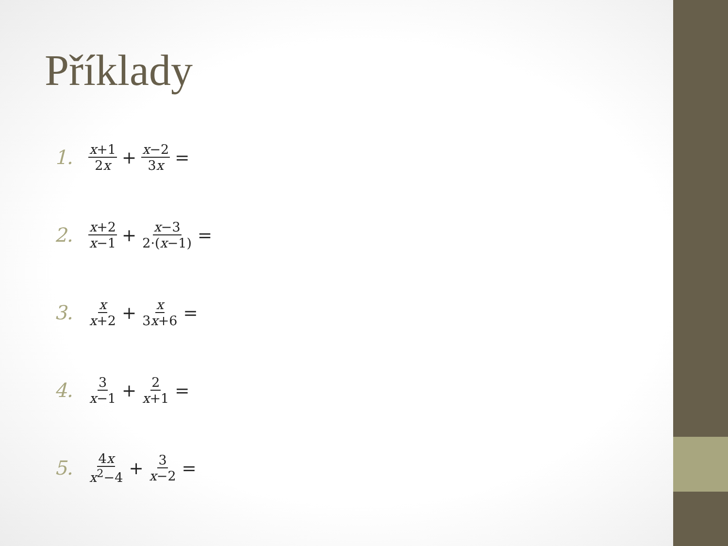Příklady
1. x+1 2x + x−2 3x =
2. x+2 x−1 + x−3 2·(x−1) =
3. x x+2 + x 3x+6 =
4. 3 x−1 + 2 x+1 =
5. 4x x<sup>2</sup>−4 + 3 x−2 =